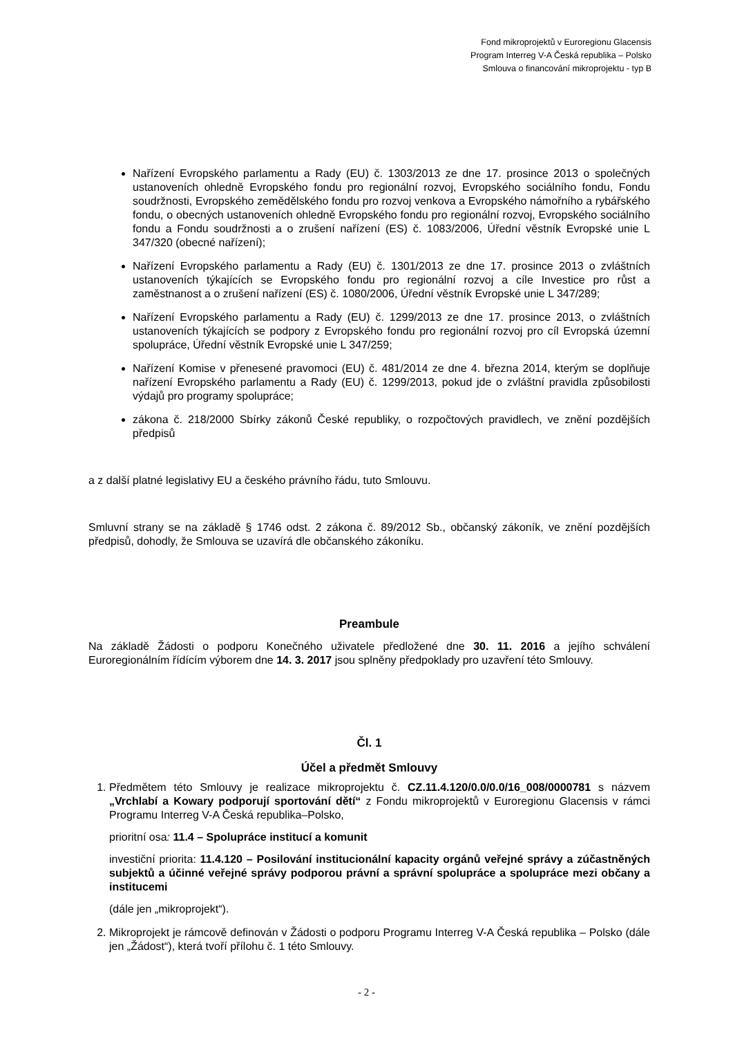Fond mikroprojektů v Euroregionu Glacensis
Program Interreg V-A Česká republika – Polsko
Smlouva o financování mikroprojektu - typ B
Nařízení Evropského parlamentu a Rady (EU) č. 1303/2013 ze dne 17. prosince 2013 o společných ustanoveních ohledně Evropského fondu pro regionální rozvoj, Evropského sociálního fondu, Fondu soudržnosti, Evropského zemědělského fondu pro rozvoj venkova a Evropského námořního a rybářského fondu, o obecných ustanoveních ohledně Evropského fondu pro regionální rozvoj, Evropského sociálního fondu a Fondu soudržnosti a o zrušení nařízení (ES) č. 1083/2006, Úřední věstník Evropské unie L 347/320 (obecné nařízení);
Nařízení Evropského parlamentu a Rady (EU) č. 1301/2013 ze dne 17. prosince 2013 o zvláštních ustanoveních týkajících se Evropského fondu pro regionální rozvoj a cíle Investice pro růst a zaměstnanost a o zrušení nařízení (ES) č. 1080/2006, Úřední věstník Evropské unie L 347/289;
Nařízení Evropského parlamentu a Rady (EU) č. 1299/2013 ze dne 17. prosince 2013, o zvláštních ustanoveních týkajících se podpory z Evropského fondu pro regionální rozvoj pro cíl Evropská územní spolupráce, Úřední věstník Evropské unie L 347/259;
Nařízení Komise v přenesené pravomoci (EU) č. 481/2014 ze dne 4. března 2014, kterým se doplňuje nařízení Evropského parlamentu a Rady (EU) č. 1299/2013, pokud jde o zvláštní pravidla způsobilosti výdajů pro programy spolupráce;
zákona č. 218/2000 Sbírky zákonů České republiky, o rozpočtových pravidlech, ve znění pozdějších předpisů
a z další platné legislativy EU a českého právního řádu, tuto Smlouvu.
Smluvní strany se na základě § 1746 odst. 2 zákona č. 89/2012 Sb., občanský zákoník, ve znění pozdějších předpisů, dohodly, že Smlouva se uzavírá dle občanského zákoníku.
Preambule
Na základě Žádosti o podporu Konečného uživatele předložené dne 30. 11. 2016 a jejího schválení Euroregionálním řídícím výborem dne 14. 3. 2017 jsou splněny předpoklady pro uzavření této Smlouvy.
Čl. 1
Účel a předmět Smlouvy
1. Předmětem této Smlouvy je realizace mikroprojektu č. CZ.11.4.120/0.0/0.0/16_008/0000781 s názvem „Vrchlabí a Kowary podporují sportování dětí“ z Fondu mikroprojektů v Euroregionu Glacensis v rámci Programu Interreg V-A Česká republika–Polsko,
prioritní osa: 11.4 – Spolupráce institucí a komunit
investiční priorita: 11.4.120 – Posilování institucionální kapacity orgánů veřejné správy a zúčastněných subjektů a účinné veřejné správy podporou právní a správní spolupráce a spolupráce mezi občany a institucemi
(dále jen „mikroprojekt“).
2. Mikroprojekt je rámcově definován v Žádosti o podporu Programu Interreg V-A Česká republika – Polsko (dále jen „Žádost“), která tvoří přílohu č. 1 této Smlouvy.
- 2 -